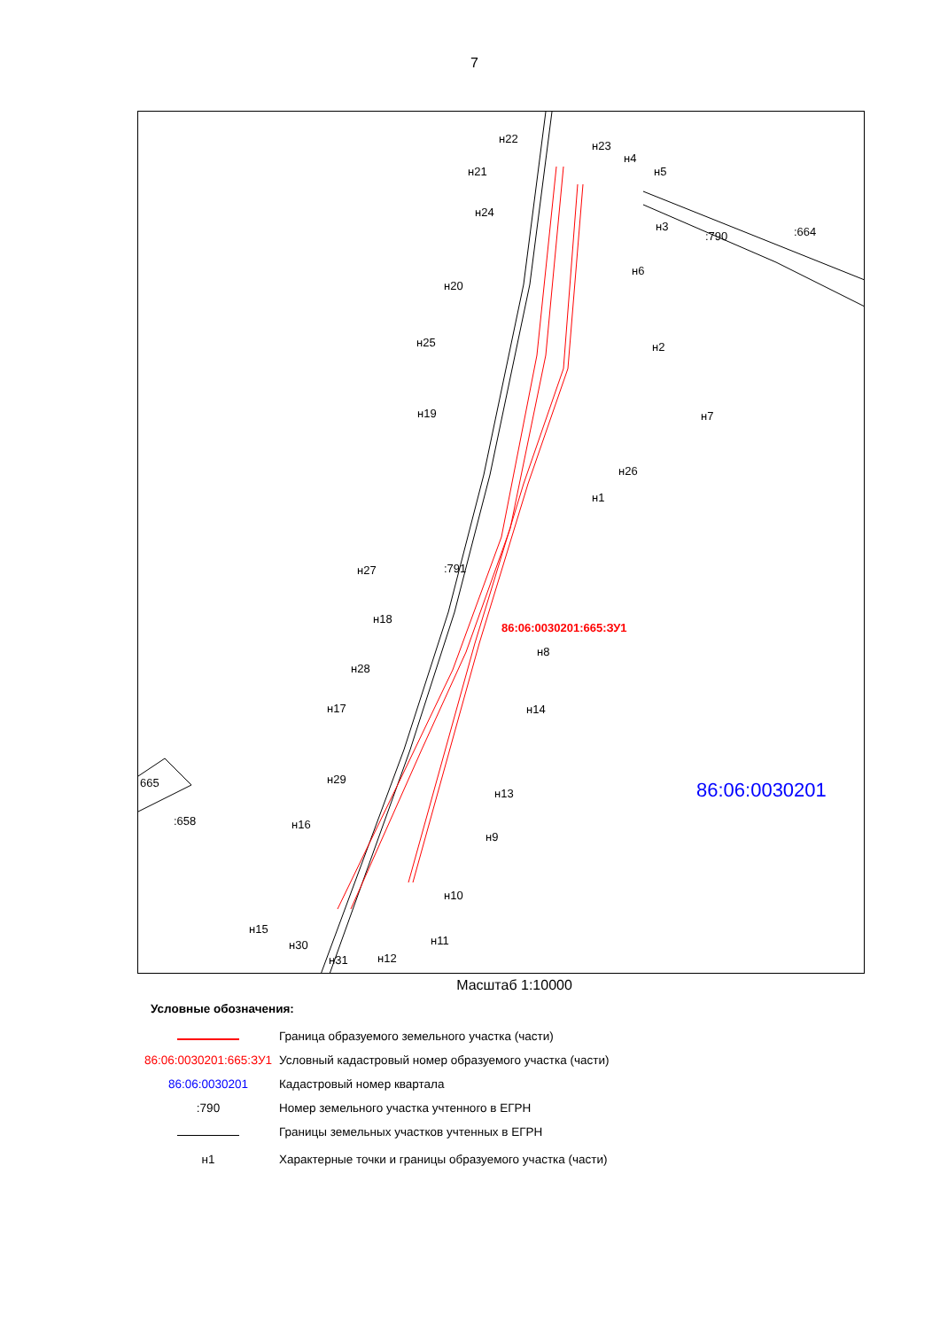7
86:06:0030201:665:ЗУ1
86:06:0030201
:664
:790
:791
665
:658
н22
н23
н4
н5
н21
н24
н3
н6
н20
н25
н2
н7
н19
н26
н1
н27
н18
н8
н28
н14
н17
н29
н13
н16
н9
н10
н15
н30
н31
н12
н11
Масштаб 1:10000
Условные обозначения:
Граница образуемого земельного участка (части)
86:06:0030201:665:ЗУ1
Условный кадастровый номер образуемого участка (части)
86:06:0030201 Кадастровый номер квартала
:790
Номер земельного участка учтенного в ЕГРН
Границы земельных участков учтенных в ЕГРН
н1
Характерные точки и границы образуемого участка (части)